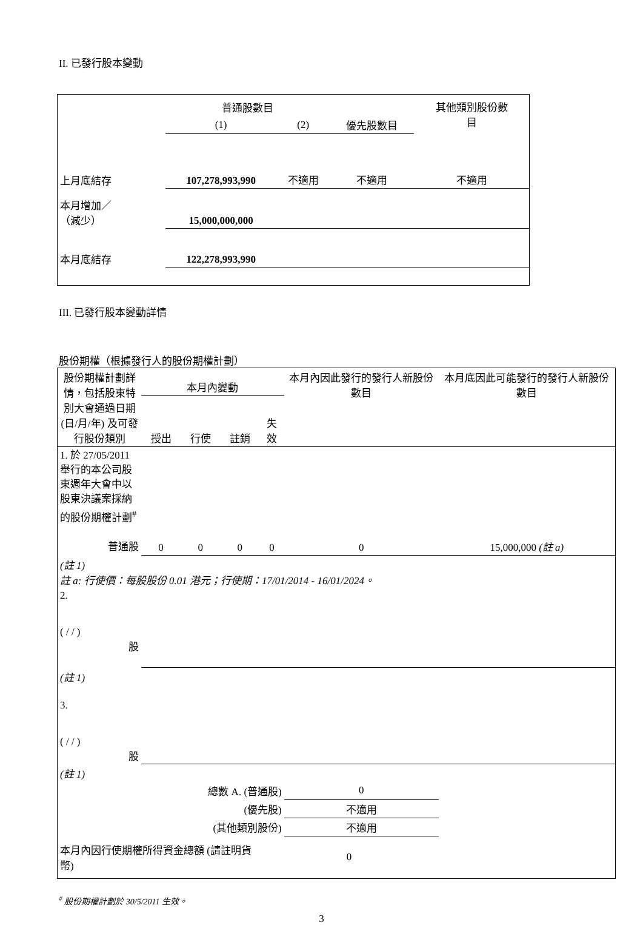II. 已發行股本變動
| | 普通股數目 | | | 其他類別股份數 目 |
| --- | --- | --- | --- | --- |
| | (1) | (2) | 優先股數目 | |
| 上月底結存 | 107,278,993,990 | 不適用 | 不適用 | 不適用 |
| 本月增加／ （減少） | 15,000,000,000 | | | |
| 本月底結存 | 122,278,993,990 | | | |
III. 已發行股本變動詳情
股份期權（根據發行人的股份期權計劃）
| 股份期權計劃詳情，包括股東特別大會通過日期 (日/月/年) 及可發行股份類別 | 本月內變動 | | | | 本月內因此發行的發行人新股份數目 | 本月底因此可能發行的發行人新股份數目 |
| | 授出 | 行使 | 註銷 | 失效 | | |
| 1. 於 27/05/2011 舉行的本公司股東週年大會中以股東決議案採納的股份期權計劃<sup>#</sup> 普通股 | 0 | 0 | 0 | 0 | 0 | 15,000,000 (註 a) |
| (註 1) 註 a: 行使價：每股股份 0.01 港元；行使期：17/01/2014 - 16/01/2024。 | | | | | | |
| 2. ( / / ) 股 | | | | | | |
| (註 1) | | | | | | |
| 3. ( / / ) 股 | | | | | | |
| (註 1) | | | | | | |
| 總數 A. (普通股) | | | | | 0 | |
| (優先股) | | | | | 不適用 | |
| (其他類別股份) | | | | | 不適用 | |
| 本月內因行使期權所得資金總額 (請註明貨幣) | | | | 0 | | |
<sup>#</sup> 股份期權計劃於 30/5/2011 生效。
3